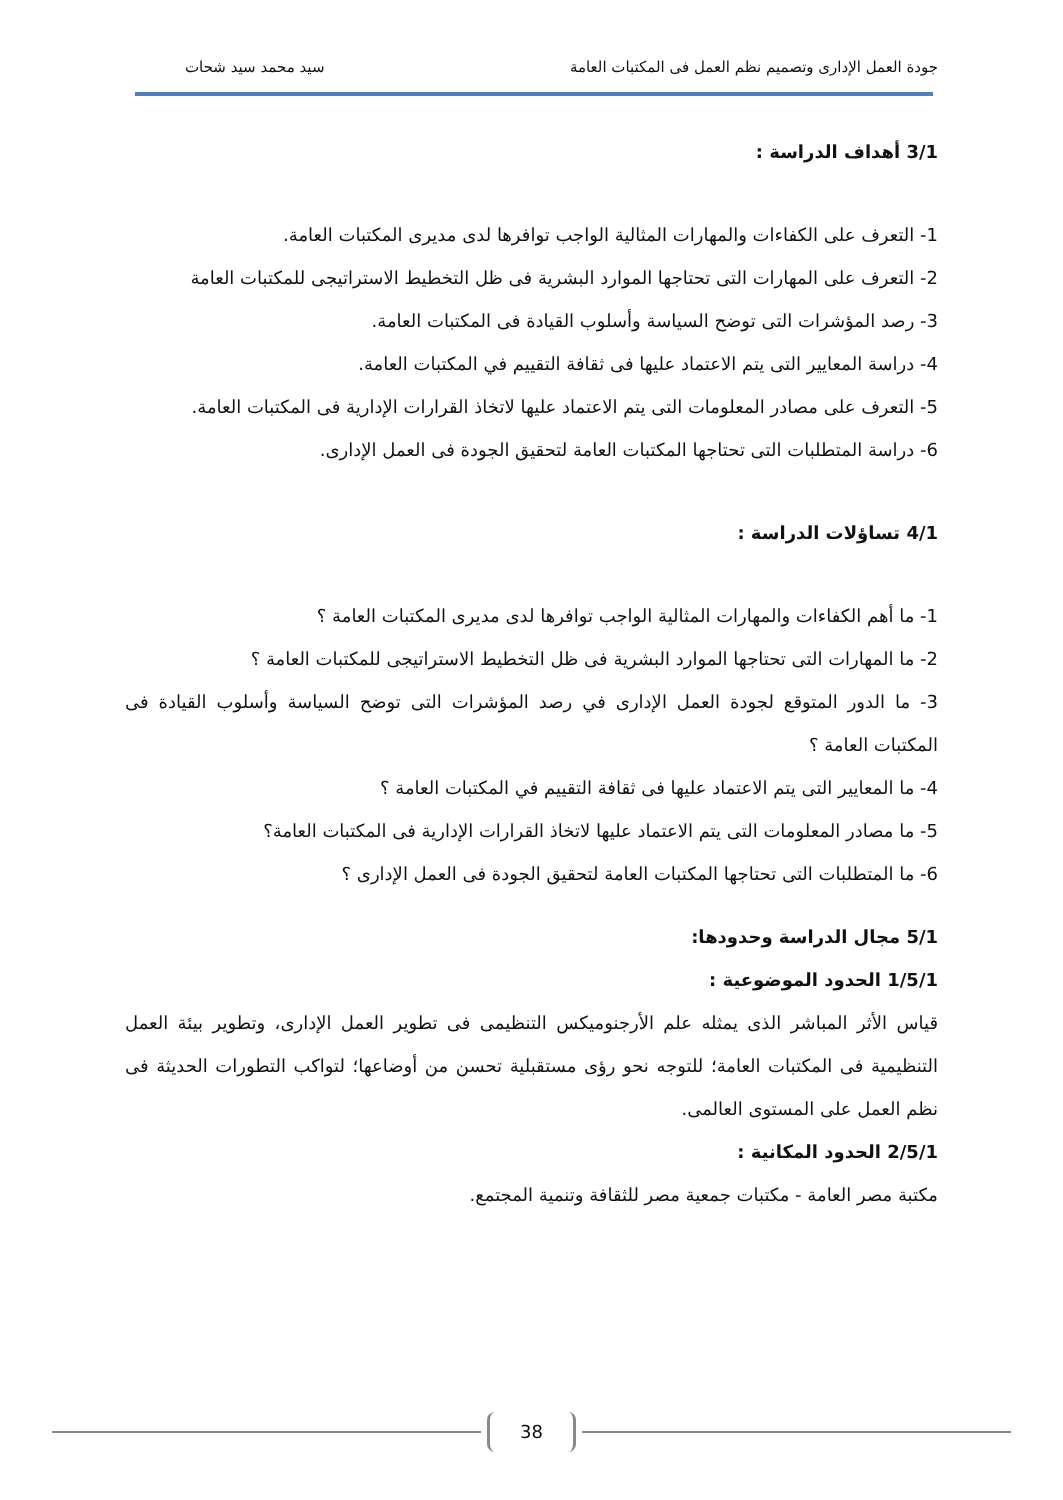جودة العمل الإدارى وتصميم نظم العمل فى المكتبات العامة سيد محمد سيد شحات
3/1 أهداف الدراسة :
1- التعرف على الكفاءات والمهارات المثالية الواجب توافرها لدى مديرى المكتبات العامة.
2- التعرف على المهارات التى تحتاجها الموارد البشرية فى ظل التخطيط الاستراتيجى للمكتبات العامة
3- رصد المؤشرات التى توضح السياسة وأسلوب القيادة فى المكتبات العامة.
4- دراسة المعايير التى يتم الاعتماد عليها فى ثقافة التقييم في المكتبات العامة.
5- التعرف على مصادر المعلومات التى يتم الاعتماد عليها لاتخاذ القرارات الإدارية فى المكتبات العامة.
6- دراسة المتطلبات التى تحتاجها المكتبات العامة لتحقيق الجودة فى العمل الإدارى.
4/1 تساؤلات الدراسة :
1- ما أهم الكفاءات والمهارات المثالية الواجب توافرها لدى مديرى المكتبات العامة ؟
2- ما المهارات التى تحتاجها الموارد البشرية فى ظل التخطيط الاستراتيجى للمكتبات العامة ؟
3- ما الدور المتوقع لجودة العمل الإدارى في رصد المؤشرات التى توضح السياسة وأسلوب القيادة فى المكتبات العامة ؟
4- ما المعايير التى يتم الاعتماد عليها فى ثقافة التقييم في المكتبات العامة ؟
5- ما مصادر المعلومات التى يتم الاعتماد عليها لاتخاذ القرارات الإدارية فى المكتبات العامة؟
6- ما المتطلبات التى تحتاجها المكتبات العامة لتحقيق الجودة فى العمل الإدارى ؟
5/1 مجال الدراسة وحدودها:
1/5/1 الحدود الموضوعية :
قياس الأثر المباشر الذى يمثله علم الأرجنوميكس التنظيمى فى تطوير العمل الإدارى، وتطوير بيئة العمل التنظيمية فى المكتبات العامة؛ للتوجه نحو رؤى مستقبلية تحسن من أوضاعها؛ لتواكب التطورات الحديثة فى نظم العمل على المستوى العالمى.
2/5/1 الحدود المكانية :
مكتبة مصر العامة - مكتبات جمعية مصر للثقافة وتنمية المجتمع.
38